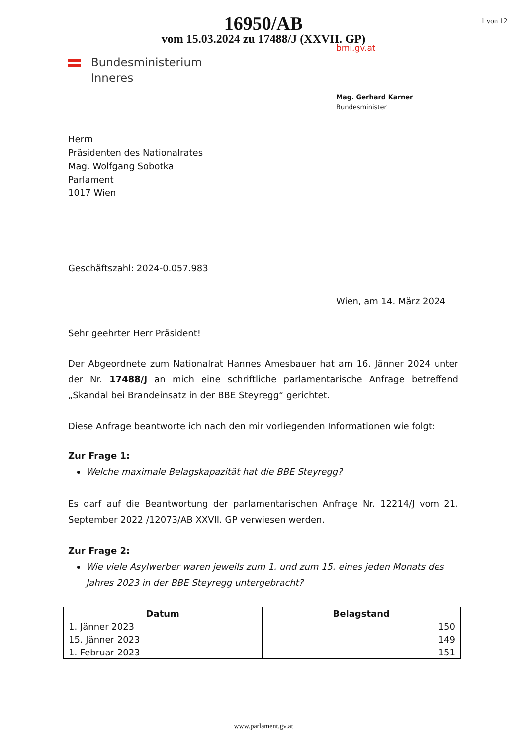1 von 12
16950/AB
vom 15.03.2024 zu 17488/J (XXVII. GP)
bmi.gv.at
Bundesministerium
Inneres
Mag. Gerhard Karner
Bundesminister
Herrn
Präsidenten des Nationalrates
Mag. Wolfgang Sobotka
Parlament
1017 Wien
Geschäftszahl: 2024-0.057.983
Wien, am 14. März 2024
Sehr geehrter Herr Präsident!
Der Abgeordnete zum Nationalrat Hannes Amesbauer hat am 16. Jänner 2024 unter der Nr. 17488/J an mich eine schriftliche parlamentarische Anfrage betreffend „Skandal bei Brandeinsatz in der BBE Steyregg“ gerichtet.
Diese Anfrage beantworte ich nach den mir vorliegenden Informationen wie folgt:
Zur Frage 1:
Welche maximale Belagskapazität hat die BBE Steyregg?
Es darf auf die Beantwortung der parlamentarischen Anfrage Nr. 12214/J vom 21. September 2022 /12073/AB XXVII. GP verwiesen werden.
Zur Frage 2:
Wie viele Asylwerber waren jeweils zum 1. und zum 15. eines jeden Monats des Jahres 2023 in der BBE Steyregg untergebracht?
| Datum | Belagstand |
| --- | --- |
| 1. Jänner 2023 | 150 |
| 15. Jänner 2023 | 149 |
| 1. Februar 2023 | 151 |
www.parlament.gv.at